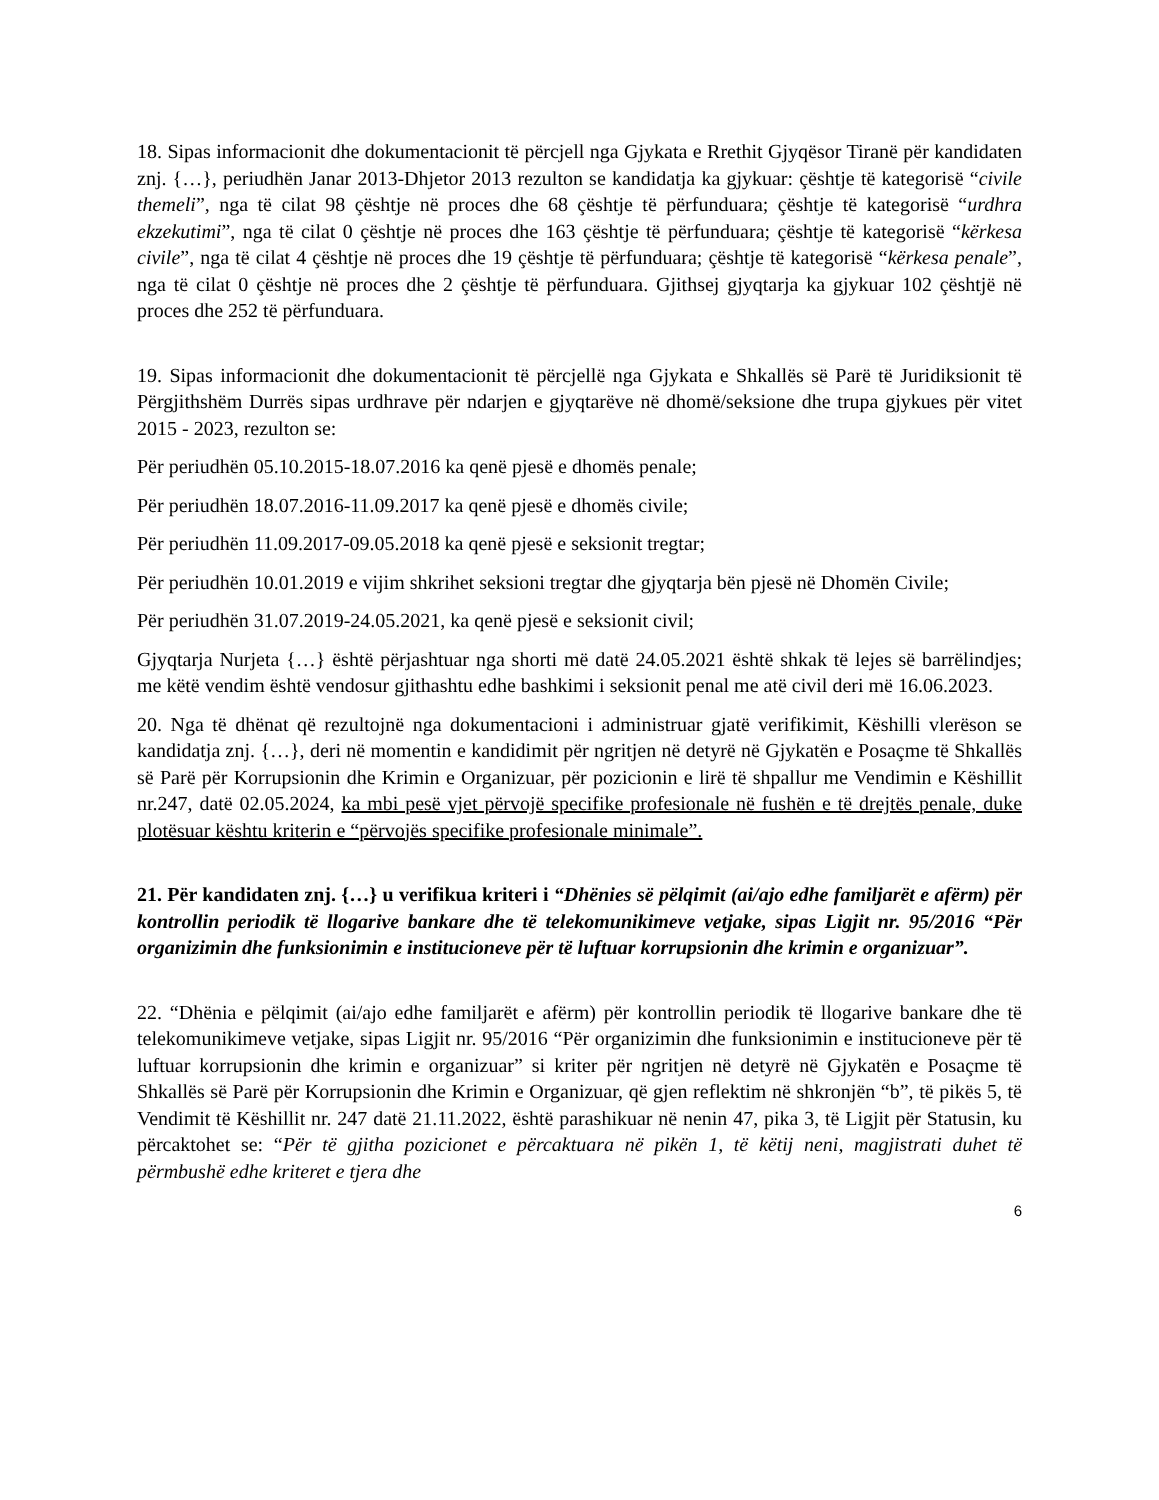18. Sipas informacionit dhe dokumentacionit të përcjell nga Gjykata e Rrethit Gjyqësor Tiranë për kandidaten znj. {…}, periudhën Janar 2013-Dhjetor 2013 rezulton se kandidatja ka gjykuar: çështje të kategorisë “civile themeli”, nga të cilat 98 çështje në proces dhe 68 çështje të përfunduara; çështje të kategorisë “urdhra ekzekutimi”, nga të cilat 0 çështje në proces dhe 163 çështje të përfunduara; çështje të kategorisë “kërkesa civile”, nga të cilat 4 çështje në proces dhe 19 çështje të përfunduara; çështje të kategorisë “kërkesa penale”, nga të cilat 0 çështje në proces dhe 2 çështje të përfunduara. Gjithsej gjyqtarja ka gjykuar 102 çështjë në proces dhe 252 të përfunduara.
19. Sipas informacionit dhe dokumentacionit të përcjellë nga Gjykata e Shkallës së Parë të Juridiksionit të Përgjithshëm Durrës sipas urdhrave për ndarjen e gjyqtarëve në dhomë/seksione dhe trupa gjykues për vitet 2015 - 2023, rezulton se:
Për periudhën 05.10.2015-18.07.2016 ka qenë pjesë e dhomës penale;
Për periudhën 18.07.2016-11.09.2017 ka qenë pjesë e dhomës civile;
Për periudhën 11.09.2017-09.05.2018 ka qenë pjesë e seksionit tregtar;
Për periudhën 10.01.2019 e vijim shkrihet seksioni tregtar dhe gjyqtarja bën pjesë në Dhomën Civile;
Për periudhën 31.07.2019-24.05.2021, ka qenë pjesë e seksionit civil;
Gjyqtarja Nurjeta {…} është përjashtuar nga shorti më datë 24.05.2021 është shkak të lejes së barrëlindjes; me këtë vendim është vendosur gjithashtu edhe bashkimi i seksionit penal me atë civil deri më 16.06.2023.
20. Nga të dhënat që rezultojnë nga dokumentacioni i administruar gjatë verifikimit, Këshilli vlerëson se kandidatja znj. {…}, deri në momentin e kandidimit për ngritjen në detyrë në Gjykatën e Posaçme të Shkallës së Parë për Korrupsionin dhe Krimin e Organizuar, për pozicionin e lirë të shpallur me Vendimin e Këshillit nr.247, datë 02.05.2024, ka mbi pesë vjet përvojë specifike profesionale në fushën e të drejtës penale, duke plotësuar kështu kriterin e “përvojës specifike profesionale minimale”.
21. Për kandidaten znj. {…} u verifikua kriteri i “Dhënies së pëlqimit (ai/ajo edhe familjarët e afërm) për kontrollin periodik të llogarive bankare dhe të telekomunikimeve vetjake, sipas Ligjit nr. 95/2016 “Për organizimin dhe funksionimin e institucioneve për të luftuar korrupsionin dhe krimin e organizuar”.
22. “Dhënia e pëlqimit (ai/ajo edhe familjarët e afërm) për kontrollin periodik të llogarive bankare dhe të telekomunikimeve vetjake, sipas Ligjit nr. 95/2016 “Për organizimin dhe funksionimin e institucioneve për të luftuar korrupsionin dhe krimin e organizuar” si kriter për ngritjen në detyrë në Gjykatën e Posaçme të Shkallës së Parë për Korrupsionin dhe Krimin e Organizuar, që gjen reflektim në shkronjën “b”, të pikës 5, të Vendimit të Këshillit nr. 247 datë 21.11.2022, është parashikuar në nenin 47, pika 3, të Ligjit për Statusin, ku përcaktohet se: “Për të gjitha pozicionet e përcaktuara në pikën 1, të këtij neni, magjistrati duhet të përmbushë edhe kriteret e tjera dhe
6